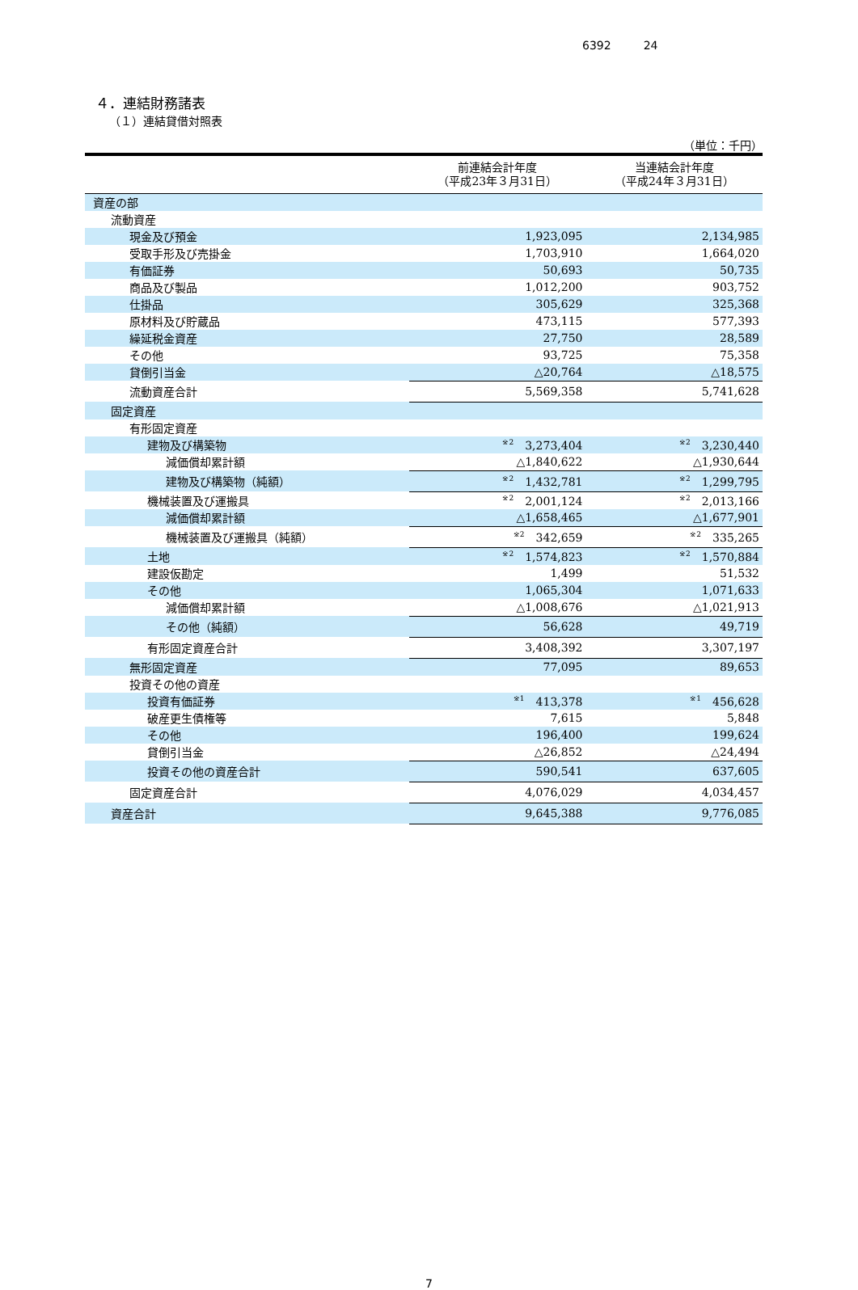6392 24
４．連結財務諸表
（１）連結貸借対照表
（単位：千円）
| | 前連結会計年度 （平成23年３月31日） | 当連結会計年度 （平成24年３月31日） |
| --- | --- | --- |
| 資産の部 | | |
| 流動資産 | | |
| 現金及び預金 | 1,923,095 | 2,134,985 |
| 受取手形及び売掛金 | 1,703,910 | 1,664,020 |
| 有価証券 | 50,693 | 50,735 |
| 商品及び製品 | 1,012,200 | 903,752 |
| 仕掛品 | 305,629 | 325,368 |
| 原材料及び貯蔵品 | 473,115 | 577,393 |
| 繰延税金資産 | 27,750 | 28,589 |
| その他 | 93,725 | 75,358 |
| 貸倒引当金 | △20,764 | △18,575 |
| 流動資産合計 | 5,569,358 | 5,741,628 |
| 固定資産 | | |
| 有形固定資産 | | |
| 建物及び構築物 | <sup>※2</sup>3,273,404 | <sup>※2</sup>3,230,440 |
| 減価償却累計額 | △1,840,622 | △1,930,644 |
| 建物及び構築物（純額） | <sup>※2</sup>1,432,781 | <sup>※2</sup>1,299,795 |
| 機械装置及び運搬具 | <sup>※2</sup>2,001,124 | <sup>※2</sup>2,013,166 |
| 減価償却累計額 | △1,658,465 | △1,677,901 |
| 機械装置及び運搬具（純額） | <sup>※2</sup>342,659 | <sup>※2</sup>335,265 |
| 土地 | <sup>※2</sup>1,574,823 | <sup>※2</sup>1,570,884 |
| 建設仮勘定 | 1,499 | 51,532 |
| その他 | 1,065,304 | 1,071,633 |
| 減価償却累計額 | △1,008,676 | △1,021,913 |
| その他（純額） | 56,628 | 49,719 |
| 有形固定資産合計 | 3,408,392 | 3,307,197 |
| 無形固定資産 | 77,095 | 89,653 |
| 投資その他の資産 | | |
| 投資有価証券 | <sup>※1</sup>413,378 | <sup>※1</sup>456,628 |
| 破産更生債権等 | 7,615 | 5,848 |
| その他 | 196,400 | 199,624 |
| 貸倒引当金 | △26,852 | △24,494 |
| 投資その他の資産合計 | 590,541 | 637,605 |
| 固定資産合計 | 4,076,029 | 4,034,457 |
| 資産合計 | 9,645,388 | 9,776,085 |
7